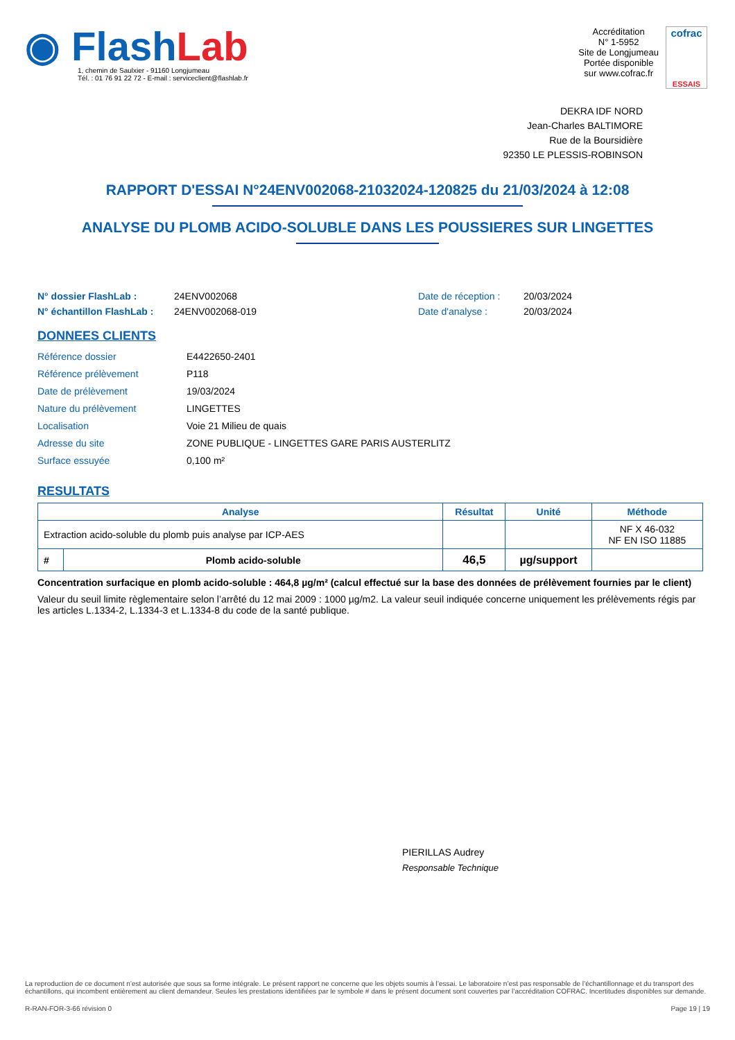◉ FlashLab
1, chemin de Saulxier - 91160 Longjumeau
Tél. : 01 76 91 22 72 - E-mail : serviceclient@flashlab.fr
Accréditation
N° 1-5952
Site de Longjumeau
Portée disponible
sur www.cofrac.fr
cofrac
ESSAIS
DEKRA IDF NORD
Jean-Charles BALTIMORE
Rue de la Boursidière
92350 LE PLESSIS-ROBINSON
RAPPORT D'ESSAI N°24ENV002068-21032024-120825 du 21/03/2024 à 12:08
ANALYSE DU PLOMB ACIDO-SOLUBLE DANS LES POUSSIERES SUR LINGETTES
N° dossier FlashLab :
N° échantillon FlashLab :
24ENV002068
24ENV002068-019
Date de réception :
Date d'analyse :
20/03/2024
20/03/2024
DONNEES CLIENTS
| Référence dossier | E4422650-2401 |
| Référence prélèvement | P118 |
| Date de prélèvement | 19/03/2024 |
| Nature du prélèvement | LINGETTES |
| Localisation | Voie 21 Milieu de quais |
| Adresse du site | ZONE PUBLIQUE - LINGETTES GARE PARIS AUSTERLITZ |
| Surface essuyée | 0,100 m² |
RESULTATS
| Analyse | | Résultat | Unité | Méthode |
| --- | --- | --- | --- | --- |
| Extraction acido-soluble du plomb puis analyse par ICP-AES | | | | NF X 46-032 NF EN ISO 11885 |
| # | Plomb acido-soluble | 46,5 | µg/support | |
Concentration surfacique en plomb acido-soluble : 464,8 µg/m² (calcul effectué sur la base des données de prélèvement fournies par le client)
Valeur du seuil limite règlementaire selon l’arrêté du 12 mai 2009 : 1000 µg/m2. La valeur seuil indiquée concerne uniquement les prélèvements régis par les articles L.1334-2, L.1334-3 et L.1334-8 du code de la santé publique.
PIERILLAS Audrey
Responsable Technique
La reproduction de ce document n’est autorisée que sous sa forme intégrale. Le présent rapport ne concerne que les objets soumis à l’essai. Le laboratoire n’est pas responsable de l’échantillonnage et du transport des échantillons, qui incombent entièrement au client demandeur. Seules les prestations identifiées par le symbole # dans le présent document sont couvertes par l’accréditation COFRAC. Incertitudes disponibles sur demande.
R-RAN-FOR-3-66 révision 0 Page 19 | 19